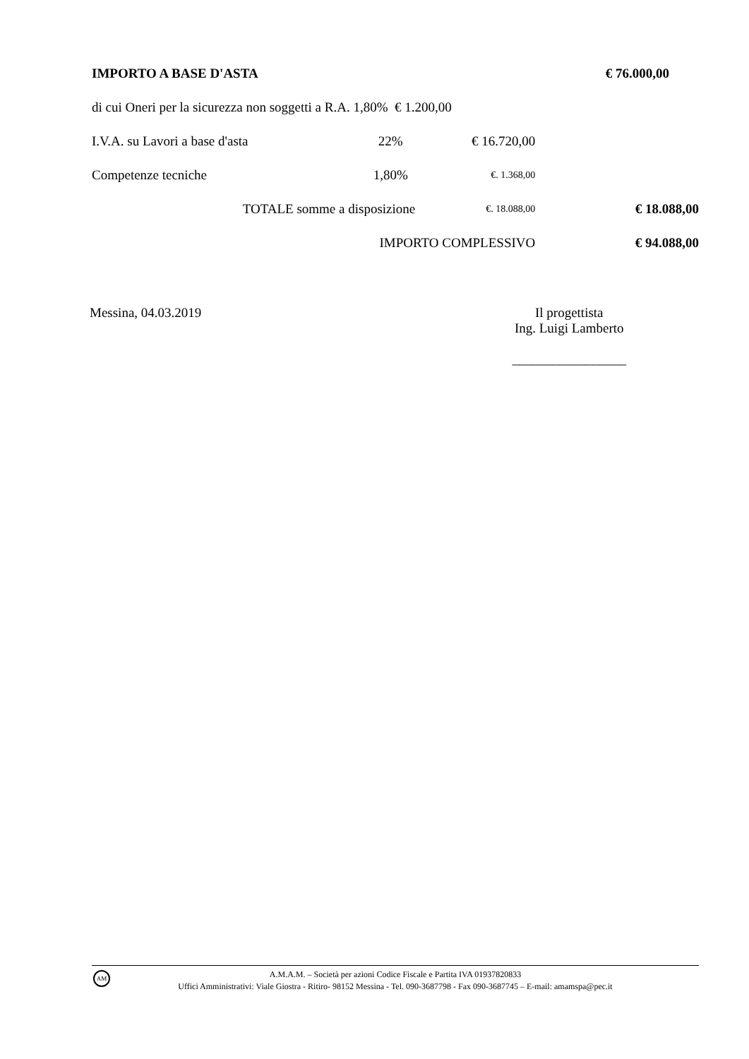| IMPORTO A BASE D'ASTA | | | | € 76.000,00 |
| di cui Oneri per la sicurezza non soggetti a R.A. 1,80% € 1.200,00 | | | | |
| I.V.A. su Lavori a base d'asta | 22% | € 16.720,00 | | |
| Competenze tecniche | 1,80% | €. 1.368,00 | | |
| TOTALE somme a disposizione | | €. 18.088,00 | | € 18.088,00 |
| IMPORTO COMPLESSIVO | | | | € 94.088,00 |
Messina, 04.03.2019 Il progettista
Ing. Luigi Lamberto
_________________
AM
A.M.A.M. – Società per azioni Codice Fiscale e Partita IVA 01937820833
Uffici Amministrativi: Viale Giostra - Ritiro- 98152 Messina - Tel. 090-3687798 - Fax 090-3687745 – E-mail: amamspa@pec.it